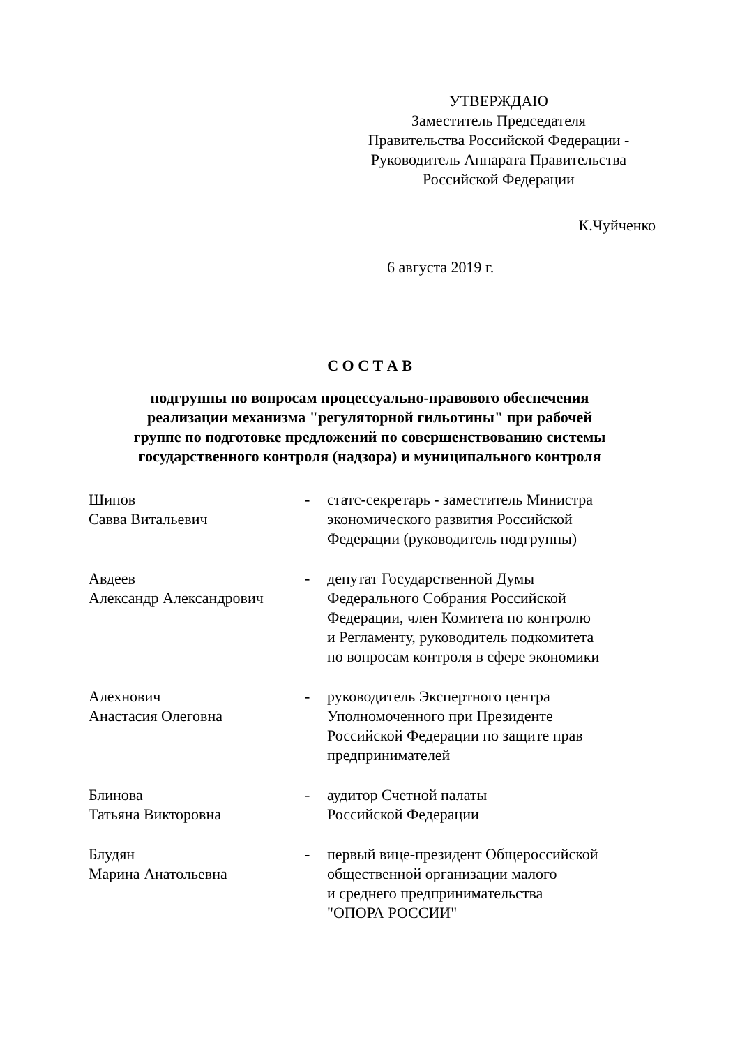УТВЕРЖДАЮ
Заместитель Председателя
Правительства Российской Федерации -
Руководитель Аппарата Правительства
Российской Федерации
К.Чуйченко
6 августа 2019 г.
С О С Т А В
подгруппы по вопросам процессуально-правового обеспечения
реализации механизма "регуляторной гильотины" при рабочей
группе по подготовке предложений по совершенствованию системы
государственного контроля (надзора) и муниципального контроля
Шипов
Савва Витальевич
- статс-секретарь - заместитель Министра
экономического развития Российской
Федерации (руководитель подгруппы)
Авдеев
Александр Александрович
- депутат Государственной Думы
Федерального Собрания Российской
Федерации, член Комитета по контролю
и Регламенту, руководитель подкомитета
по вопросам контроля в сфере экономики
Алехнович
Анастасия Олеговна
- руководитель Экспертного центра
Уполномоченного при Президенте
Российской Федерации по защите прав
предпринимателей
Блинова
Татьяна Викторовна
- аудитор Счетной палаты
Российской Федерации
Блудян
Марина Анатольевна
- первый вице-президент Общероссийской
общественной организации малого
и среднего предпринимательства
"ОПОРА РОССИИ"